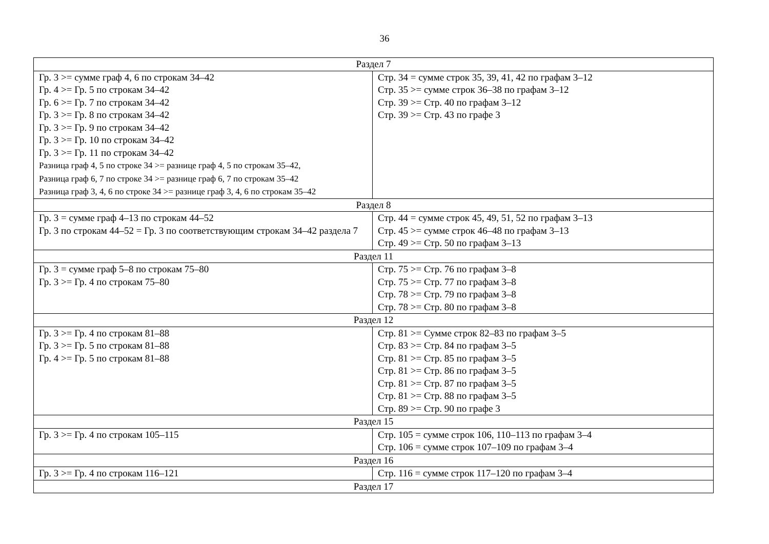36
| Раздел 7 | |
| Гр. 3 >= сумме граф 4, 6 по строкам 34–42 Гр. 4 >= Гр. 5 по строкам 34–42 Гр. 6 >= Гр. 7 по строкам 34–42 Гр. 3 >= Гр. 8 по строкам 34–42 Гр. 3 >= Гр. 9 по строкам 34–42 Гр. 3 >= Гр. 10 по строкам 34–42 Гр. 3 >= Гр. 11 по строкам 34–42 Разница граф 4, 5 по строке 34 >= разнице граф 4, 5 по строкам 35–42, Разница граф 6, 7 по строке 34 >= разнице граф 6, 7 по строкам 35–42 Разница граф 3, 4, 6 по строке 34 >= разнице граф 3, 4, 6 по строкам 35–42 | Стр. 34 = сумме строк 35, 39, 41, 42 по графам 3–12 Стр. 35 >= сумме строк 36–38 по графам 3–12 Стр. 39 >= Стр. 40 по графам 3–12 Стр. 39 >= Стр. 43 по графе 3 |
| Раздел 8 | |
| Гр. 3 = сумме граф 4–13 по строкам 44–52 Гр. 3 по строкам 44–52 = Гр. 3 по соответствующим строкам 34–42 раздела 7 | Стр. 44 = сумме строк 45, 49, 51, 52 по графам 3–13 Стр. 45 >= сумме строк 46–48 по графам 3–13 Стр. 49 >= Стр. 50 по графам 3–13 |
| Раздел 11 | |
| Гр. 3 = сумме граф 5–8 по строкам 75–80 Гр. 3 >= Гр. 4 по строкам 75–80 | Стр. 75 >= Стр. 76 по графам 3–8 Стр. 75 >= Стр. 77 по графам 3–8 Стр. 78 >= Стр. 79 по графам 3–8 Стр. 78 >= Стр. 80 по графам 3–8 |
| Раздел 12 | |
| Гр. 3 >= Гр. 4 по строкам 81–88 Гр. 3 >= Гр. 5 по строкам 81–88 Гр. 4 >= Гр. 5 по строкам 81–88 | Стр. 81 >= Сумме строк 82–83 по графам 3–5 Стр. 83 >= Стр. 84 по графам 3–5 Стр. 81 >= Стр. 85 по графам 3–5 Стр. 81 >= Стр. 86 по графам 3–5 Стр. 81 >= Стр. 87 по графам 3–5 Стр. 81 >= Стр. 88 по графам 3–5 Стр. 89 >= Стр. 90 по графе 3 |
| Раздел 15 | |
| Гр. 3 >= Гр. 4 по строкам 105–115 | Стр. 105 = сумме строк 106, 110–113 по графам 3–4 Стр. 106 = сумме строк 107–109 по графам 3–4 |
| Раздел 16 | |
| Гр. 3 >= Гр. 4 по строкам 116–121 | Стр. 116 = сумме строк 117–120 по графам 3–4 |
| Раздел 17 | |